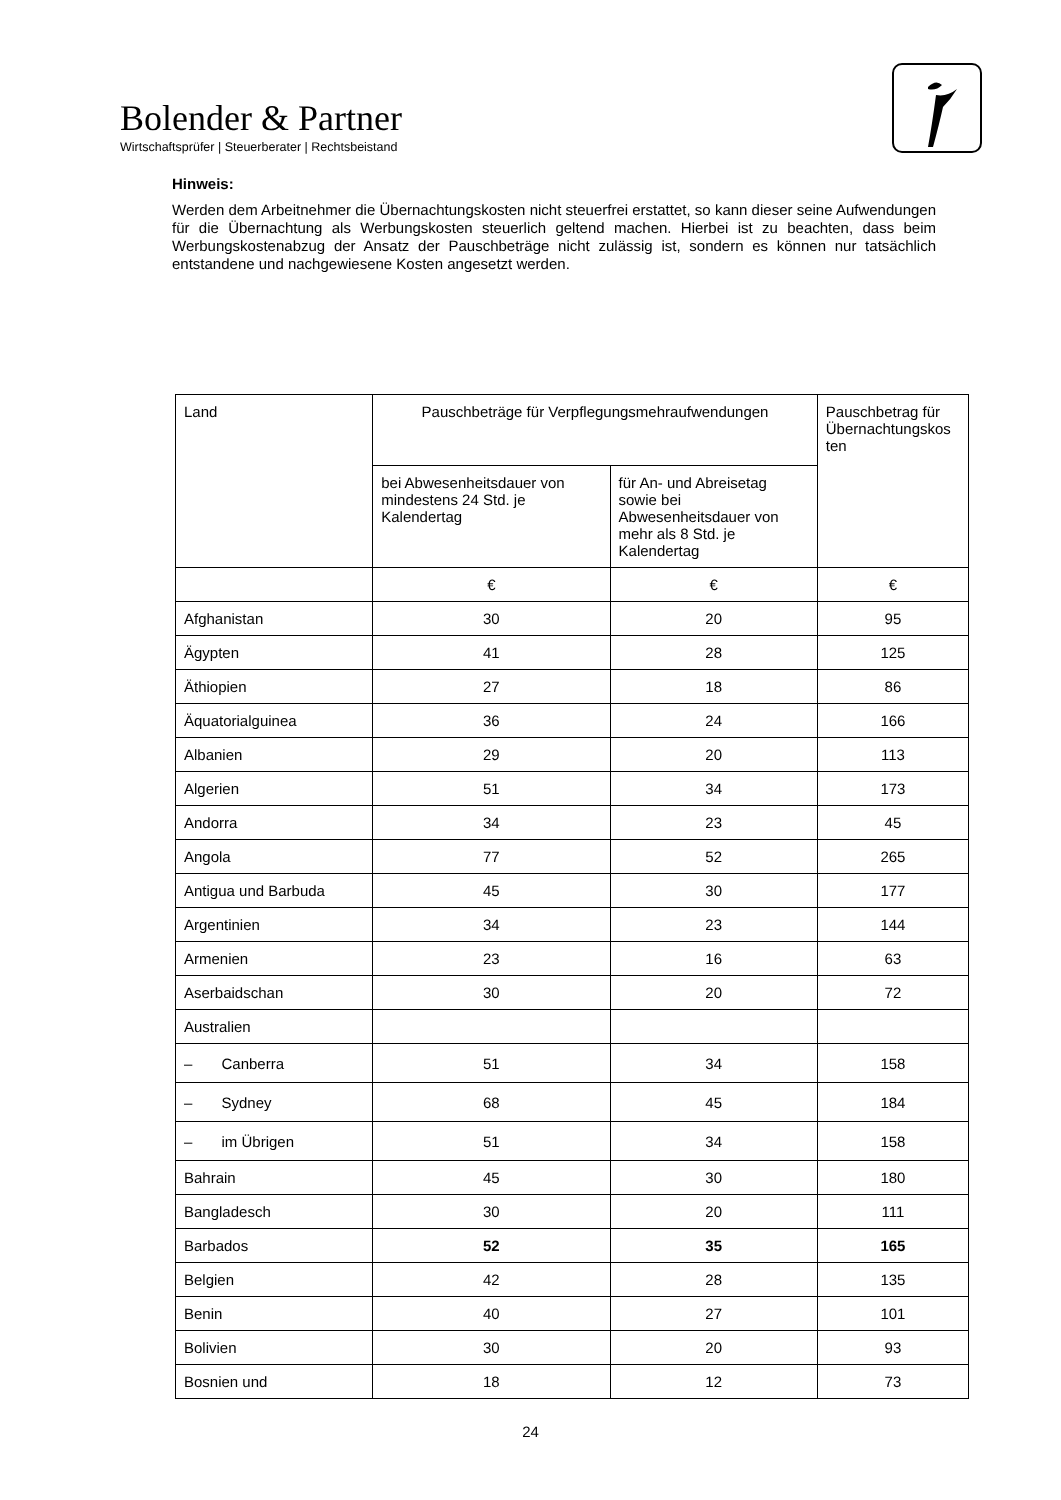Bolender & Partner
Wirtschaftsprüfer | Steuerberater | Rechtsbeistand
Hinweis:
Werden dem Arbeitnehmer die Übernachtungskosten nicht steuerfrei erstattet, so kann dieser seine Aufwendungen für die Übernachtung als Werbungskosten steuerlich geltend machen. Hierbei ist zu beachten, dass beim Werbungskostenabzug der Ansatz der Pauschbeträge nicht zulässig ist, sondern es können nur tatsächlich entstandene und nachgewiesene Kosten angesetzt werden.
| Land | Pauschbeträge für Verpflegungsmehraufwendungen | | Pauschbetrag für Übernachtungskos ten |
| --- | --- | --- | --- |
| | bei Abwesenheitsdauer von mindestens 24 Std. je Kalendertag | für An- und Abreisetag sowie bei Abwesenheitsdauer von mehr als 8 Std. je Kalendertag | |
| | € | € | € |
| Afghanistan | 30 | 20 | 95 |
| Ägypten | 41 | 28 | 125 |
| Äthiopien | 27 | 18 | 86 |
| Äquatorialguinea | 36 | 24 | 166 |
| Albanien | 29 | 20 | 113 |
| Algerien | 51 | 34 | 173 |
| Andorra | 34 | 23 | 45 |
| Angola | 77 | 52 | 265 |
| Antigua und Barbuda | 45 | 30 | 177 |
| Argentinien | 34 | 23 | 144 |
| Armenien | 23 | 16 | 63 |
| Aserbaidschan | 30 | 20 | 72 |
| Australien | | | |
| – Canberra | 51 | 34 | 158 |
| – Sydney | 68 | 45 | 184 |
| – im Übrigen | 51 | 34 | 158 |
| Bahrain | 45 | 30 | 180 |
| Bangladesch | 30 | 20 | 111 |
| Barbados | 52 | 35 | 165 |
| Belgien | 42 | 28 | 135 |
| Benin | 40 | 27 | 101 |
| Bolivien | 30 | 20 | 93 |
| Bosnien und | 18 | 12 | 73 |
24